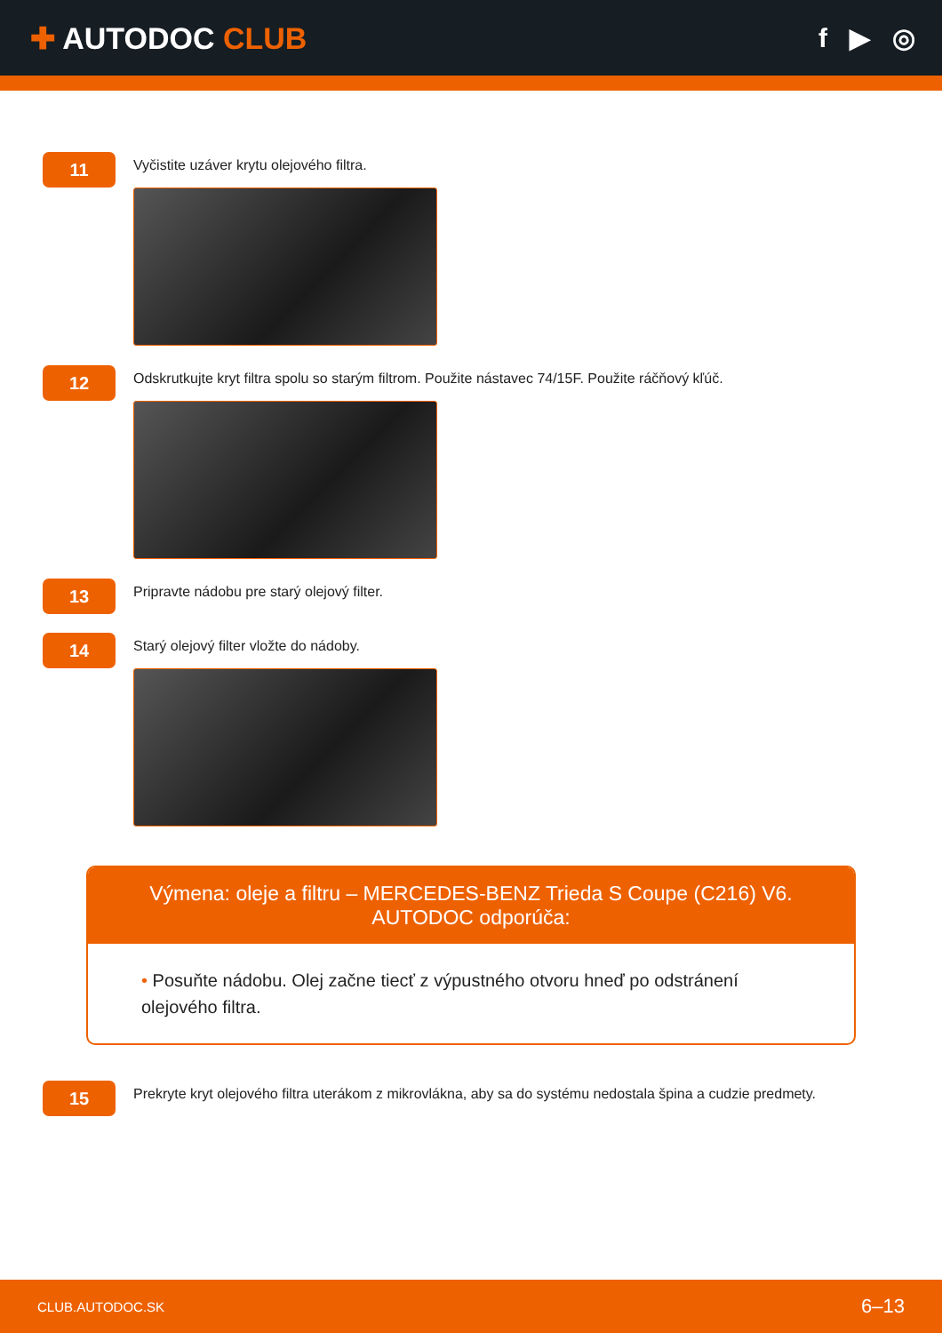✚ AUTODOC CLUB f ▶ ◎
11
Vyčistite uzáver krytu olejového filtra.
12
Odskrutkujte kryt filtra spolu so starým filtrom. Použite nástavec 74/15F. Použite ráčňový kľúč.
13
Pripravte nádobu pre starý olejový filter.
14
Starý olejový filter vložte do nádoby.
Výmena: oleje a filtru – MERCEDES-BENZ Trieda S Coupe (C216) V6.
AUTODOC odporúča:
• Posuňte nádobu. Olej začne tiecť z výpustného otvoru hneď po odstránení olejového filtra.
15
Prekryte kryt olejového filtra uterákom z mikrovlákna, aby sa do systému nedostala špina a cudzie predmety.
CLUB.AUTODOC.SK 6–13